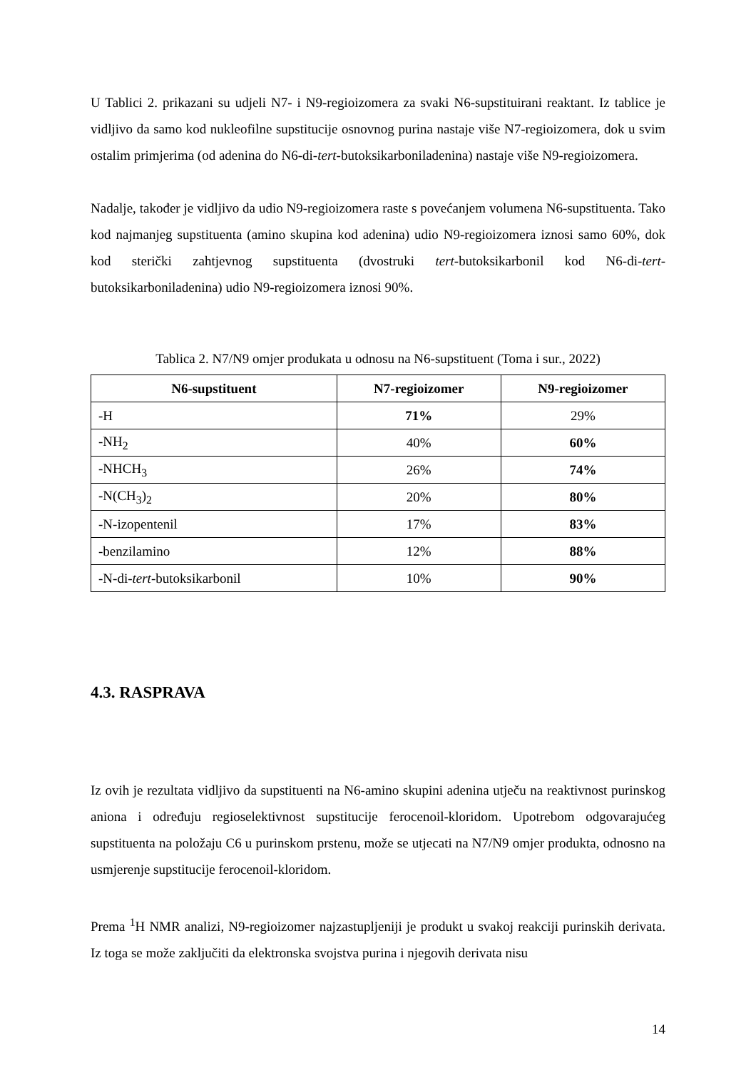U Tablici 2. prikazani su udjeli N7- i N9-regioizomera za svaki N6-supstituirani reaktant. Iz tablice je vidljivo da samo kod nukleofilne supstitucije osnovnog purina nastaje više N7-regioizomera, dok u svim ostalim primjerima (od adenina do N6-di-tert-butoksikarboniladenina) nastaje više N9-regioizomera.
Nadalje, također je vidljivo da udio N9-regioizomera raste s povećanjem volumena N6-supstituenta. Tako kod najmanjeg supstituenta (amino skupina kod adenina) udio N9-regioizomera iznosi samo 60%, dok kod sterički zahtjevnog supstituenta (dvostruki tert-butoksikarbonil kod N6-di-tert-butoksikarboniladenina) udio N9-regioizomera iznosi 90%.
Tablica 2. N7/N9 omjer produkata u odnosu na N6-supstituent (Toma i sur., 2022)
| N6-supstituent | N7-regioizomer | N9-regioizomer |
| --- | --- | --- |
| -H | 71% | 29% |
| -NH<sub>2</sub> | 40% | 60% |
| -NHCH<sub>3</sub> | 26% | 74% |
| -N(CH<sub>3</sub>)<sub>2</sub> | 20% | 80% |
| -N-izopentenil | 17% | 83% |
| -benzilamino | 12% | 88% |
| -N-di- tert -butoksikarbonil | 10% | 90% |
4.3. RASPRAVA
Iz ovih je rezultata vidljivo da supstituenti na N6-amino skupini adenina utječu na reaktivnost purinskog aniona i određuju regioselektivnost supstitucije ferocenoil-kloridom. Upotrebom odgovarajućeg supstituenta na položaju C6 u purinskom prstenu, može se utjecati na N7/N9 omjer produkta, odnosno na usmjerenje supstitucije ferocenoil-kloridom.
Prema <sup>1</sup>H NMR analizi, N9-regioizomer najzastupljeniji je produkt u svakoj reakciji purinskih derivata. Iz toga se može zaključiti da elektronska svojstva purina i njegovih derivata nisu
14